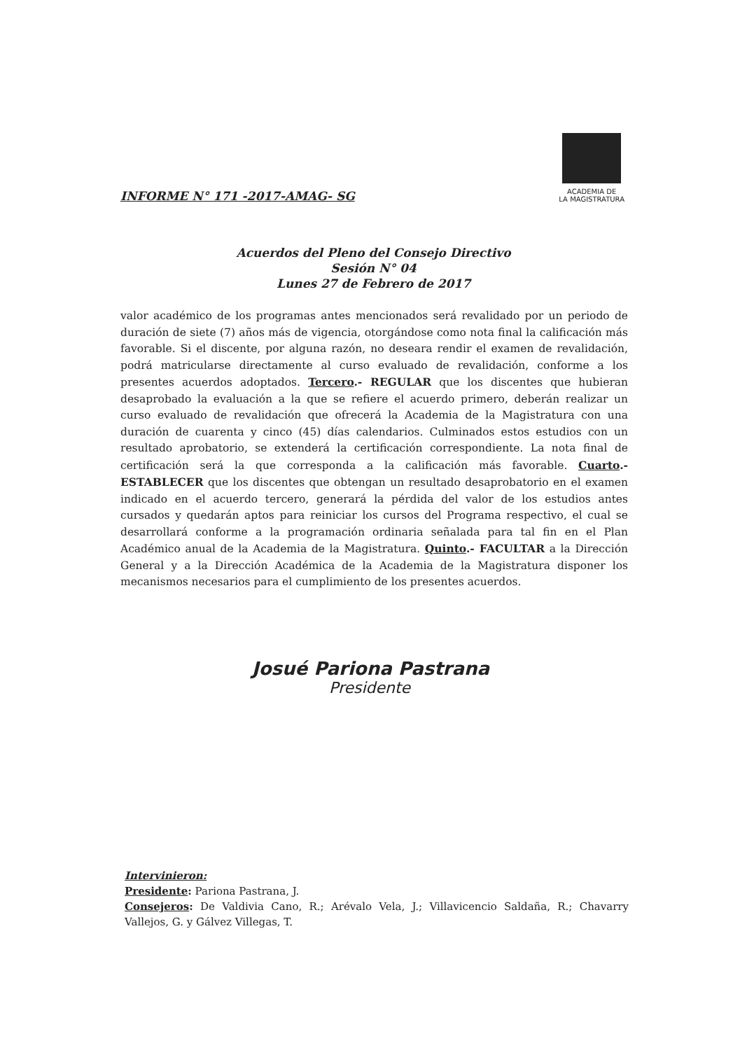INFORME N° 171 -2017-AMAG- SG
ACADEMIA DE
LA MAGISTRATURA
Acuerdos del Pleno del Consejo Directivo
Sesión N° 04
Lunes 27 de Febrero de 2017
valor académico de los programas antes mencionados será revalidado por un periodo de duración de siete (7) años más de vigencia, otorgándose como nota final la calificación más favorable. Si el discente, por alguna razón, no deseara rendir el examen de revalidación, podrá matricularse directamente al curso evaluado de revalidación, conforme a los presentes acuerdos adoptados. Tercero.- REGULAR que los discentes que hubieran desaprobado la evaluación a la que se refiere el acuerdo primero, deberán realizar un curso evaluado de revalidación que ofrecerá la Academia de la Magistratura con una duración de cuarenta y cinco (45) días calendarios. Culminados estos estudios con un resultado aprobatorio, se extenderá la certificación correspondiente. La nota final de certificación será la que corresponda a la calificación más favorable. Cuarto.- ESTABLECER que los discentes que obtengan un resultado desaprobatorio en el examen indicado en el acuerdo tercero, generará la pérdida del valor de los estudios antes cursados y quedarán aptos para reiniciar los cursos del Programa respectivo, el cual se desarrollará conforme a la programación ordinaria señalada para tal fin en el Plan Académico anual de la Academia de la Magistratura. Quinto.- FACULTAR a la Dirección General y a la Dirección Académica de la Academia de la Magistratura disponer los mecanismos necesarios para el cumplimiento de los presentes acuerdos.
Josué Pariona Pastrana
Presidente
Intervinieron:
Presidente: Pariona Pastrana, J.
Consejeros: De Valdivia Cano, R.; Arévalo Vela, J.; Villavicencio Saldaña, R.; Chavarry Vallejos, G. y Gálvez Villegas, T.